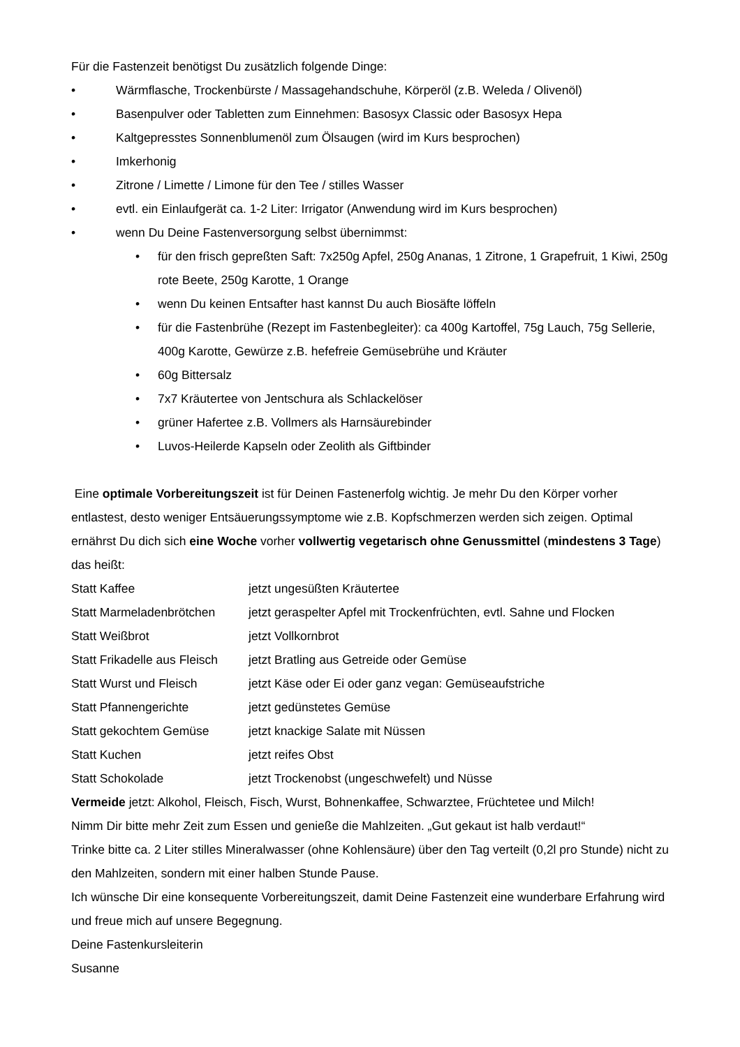Für die Fastenzeit benötigst Du zusätzlich folgende Dinge:
• Wärmflasche, Trockenbürste / Massagehandschuhe, Körperöl (z.B. Weleda / Olivenöl)
• Basenpulver oder Tabletten zum Einnehmen: Basosyx Classic oder Basosyx Hepa
• Kaltgepresstes Sonnenblumenöl zum Ölsaugen (wird im Kurs besprochen)
• Imkerhonig
• Zitrone / Limette / Limone für den Tee / stilles Wasser
• evtl. ein Einlaufgerät ca. 1-2 Liter: Irrigator (Anwendung wird im Kurs besprochen)
• wenn Du Deine Fastenversorgung selbst übernimmst:
• für den frisch gepreßten Saft: 7x250g Apfel, 250g Ananas, 1 Zitrone, 1 Grapefruit, 1 Kiwi, 250g rote Beete, 250g Karotte, 1 Orange
• wenn Du keinen Entsafter hast kannst Du auch Biosäfte löffeln
• für die Fastenbrühe (Rezept im Fastenbegleiter): ca 400g Kartoffel, 75g Lauch, 75g Sellerie, 400g Karotte, Gewürze z.B. hefefreie Gemüsebrühe und Kräuter
• 60g Bittersalz
• 7x7 Kräutertee von Jentschura als Schlackelöser
• grüner Hafertee z.B. Vollmers als Harnsäurebinder
• Luvos-Heilerde Kapseln oder Zeolith als Giftbinder
Eine optimale Vorbereitungszeit ist für Deinen Fastenerfolg wichtig. Je mehr Du den Körper vorher entlastest, desto weniger Entsäuerungssymptome wie z.B. Kopfschmerzen werden sich zeigen. Optimal ernährst Du dich sich eine Woche vorher vollwertig vegetarisch ohne Genussmittel (mindestens 3 Tage) das heißt:
| Statt Kaffee | jetzt ungesüßten Kräutertee |
| Statt Marmeladenbrötchen | jetzt geraspelter Apfel mit Trockenfrüchten, evtl. Sahne und Flocken |
| Statt Weißbrot | jetzt Vollkornbrot |
| Statt Frikadelle aus Fleisch | jetzt Bratling aus Getreide oder Gemüse |
| Statt Wurst und Fleisch | jetzt Käse oder Ei oder ganz vegan: Gemüseaufstriche |
| Statt Pfannengerichte | jetzt gedünstetes Gemüse |
| Statt gekochtem Gemüse | jetzt knackige Salate mit Nüssen |
| Statt Kuchen | jetzt reifes Obst |
| Statt Schokolade | jetzt Trockenobst (ungeschwefelt) und Nüsse |
Vermeide jetzt: Alkohol, Fleisch, Fisch, Wurst, Bohnenkaffee, Schwarztee, Früchtetee und Milch!
Nimm Dir bitte mehr Zeit zum Essen und genieße die Mahlzeiten. „Gut gekaut ist halb verdaut!“
Trinke bitte ca. 2 Liter stilles Mineralwasser (ohne Kohlensäure) über den Tag verteilt (0,2l pro Stunde) nicht zu den Mahlzeiten, sondern mit einer halben Stunde Pause.
Ich wünsche Dir eine konsequente Vorbereitungszeit, damit Deine Fastenzeit eine wunderbare Erfahrung wird und freue mich auf unsere Begegnung.
Deine Fastenkursleiterin
Susanne